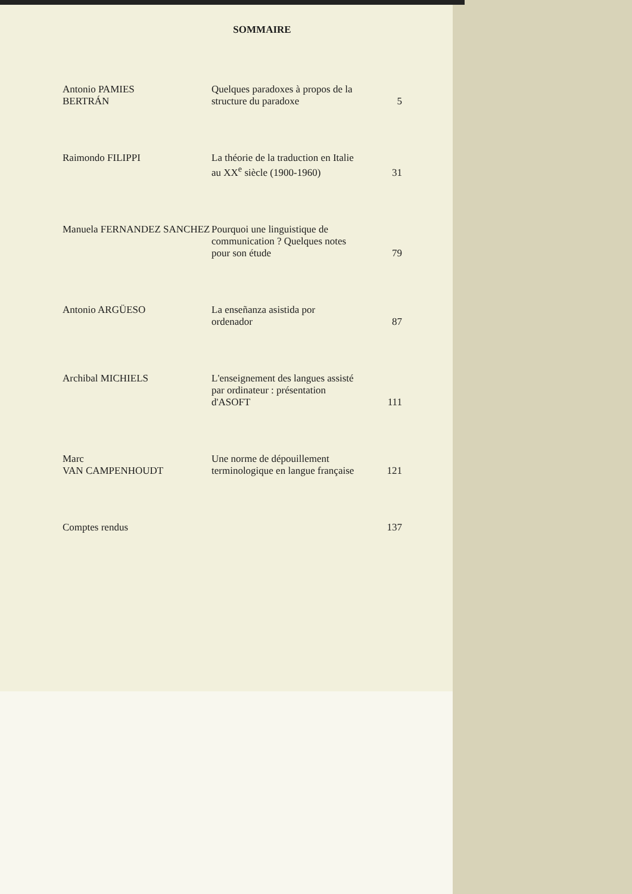SOMMAIRE
| Antonio PAMIES BERTRÁN | Quelques paradoxes à propos de la structure du paradoxe | 5 |
| Raimondo FILIPPI | La théorie de la traduction en Italie au XX<sup>e</sup> siècle (1900-1960) | 31 |
| Manuela FERNANDEZ SANCHEZ | Pourquoi une linguistique de communication ? Quelques notes pour son étude | 79 |
| Antonio ARGÜESO | La enseñanza asistida por ordenador | 87 |
| Archibal MICHIELS | L'enseignement des langues assisté par ordinateur : présentation d'ASOFT | 111 |
| Marc VAN CAMPENHOUDT | Une norme de dépouillement terminologique en langue française | 121 |
| Comptes rendus | | 137 |